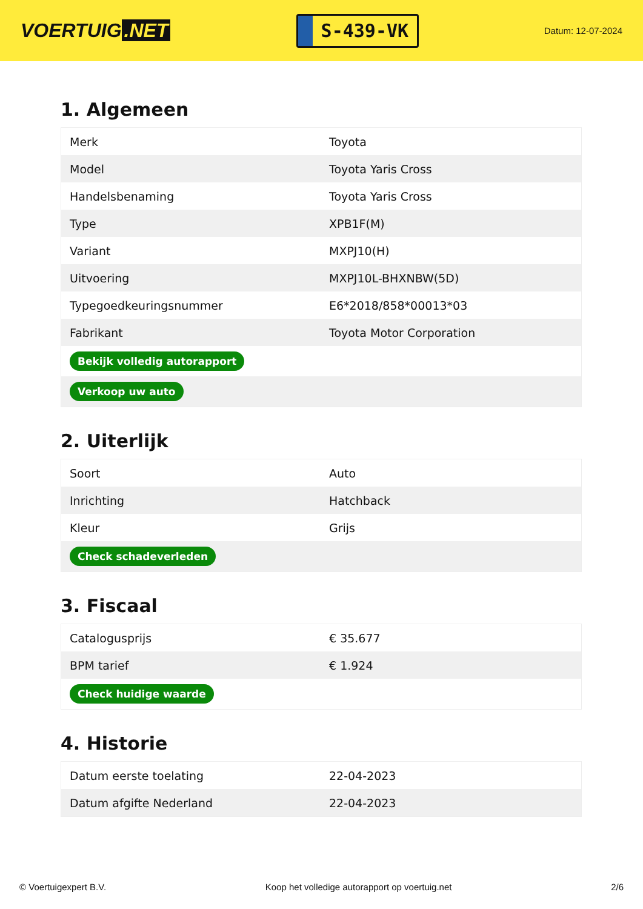VOERTUIG.NET
S-439-VK
Datum: 12-07-2024
1. Algemeen
| Merk | Toyota |
| Model | Toyota Yaris Cross |
| Handelsbenaming | Toyota Yaris Cross |
| Type | XPB1F(M) |
| Variant | MXPJ10(H) |
| Uitvoering | MXPJ10L-BHXNBW(5D) |
| Typegoedkeuringsnummer | E6*2018/858*00013*03 |
| Fabrikant | Toyota Motor Corporation |
| Bekijk volledig autorapport | |
| Verkoop uw auto | |
2. Uiterlijk
| Soort | Auto |
| Inrichting | Hatchback |
| Kleur | Grijs |
| Check schadeverleden | |
3. Fiscaal
| Catalogusprijs | € 35.677 |
| BPM tarief | € 1.924 |
| Check huidige waarde | |
4. Historie
| Datum eerste toelating | 22-04-2023 |
| Datum afgifte Nederland | 22-04-2023 |
© Voertuigexpert B.V. Koop het volledige autorapport op voertuig.net 2/6